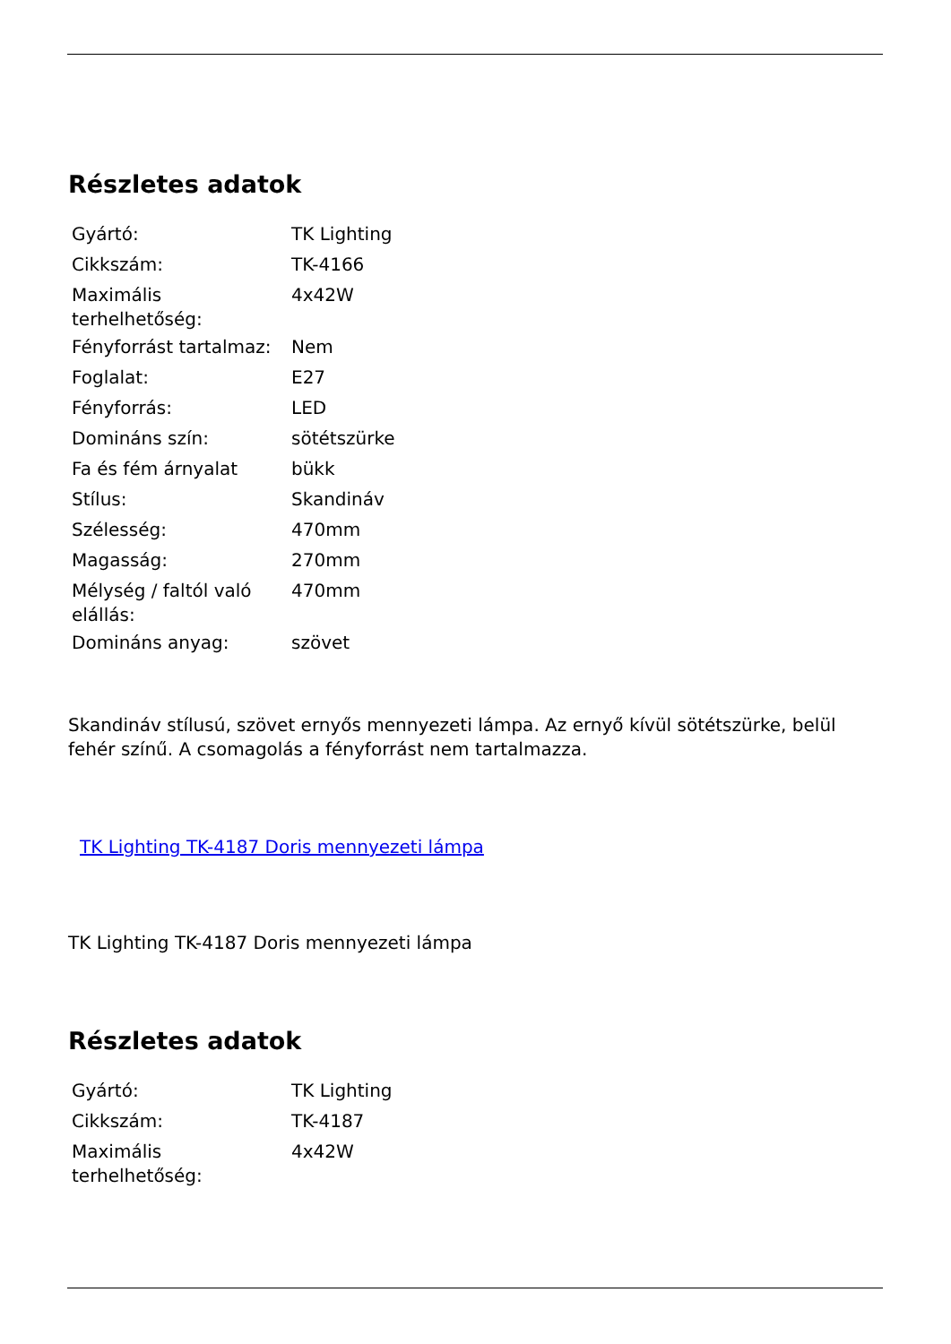Részletes adatok
| Gyártó: | TK Lighting |
| Cikkszám: | TK-4166 |
| Maximális terhelhetőség: | 4x42W |
| Fényforrást tartalmaz: | Nem |
| Foglalat: | E27 |
| Fényforrás: | LED |
| Domináns szín: | sötétszürke |
| Fa és fém árnyalat | bükk |
| Stílus: | Skandináv |
| Szélesség: | 470mm |
| Magasság: | 270mm |
| Mélység / faltól való elállás: | 470mm |
| Domináns anyag: | szövet |
Skandináv stílusú, szövet ernyős mennyezeti lámpa. Az ernyő kívül sötétszürke, belül fehér színű. A csomagolás a fényforrást nem tartalmazza.
TK Lighting TK-4187 Doris mennyezeti lámpa
TK Lighting TK-4187 Doris mennyezeti lámpa
Részletes adatok
| Gyártó: | TK Lighting |
| Cikkszám: | TK-4187 |
| Maximális terhelhetőség: | 4x42W |